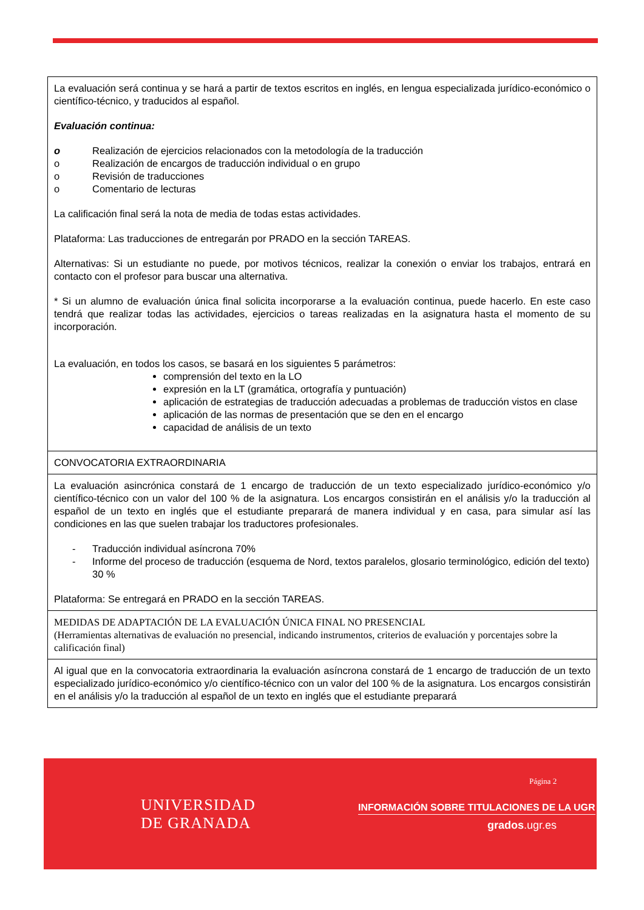| La evaluación será continua y se hará a partir de textos escritos en inglés, en lengua especializada jurídico-económico o científico-técnico, y traducidos al español. Evaluación continua: o Realización de ejercicios relacionados con la metodología de la traducción o Realización de encargos de traducción individual o en grupo o Revisión de traducciones o Comentario de lecturas La calificación final será la nota de media de todas estas actividades. Plataforma: Las traducciones de entregarán por PRADO en la sección TAREAS. Alternativas: Si un estudiante no puede, por motivos técnicos, realizar la conexión o enviar los trabajos, entrará en contacto con el profesor para buscar una alternativa. * Si un alumno de evaluación única final solicita incorporarse a la evaluación continua, puede hacerlo. En este caso tendrá que realizar todas las actividades, ejercicios o tareas realizadas en la asignatura hasta el momento de su incorporación. La evaluación, en todos los casos, se basará en los siguientes 5 parámetros: comprensión del texto en la LO expresión en la LT (gramática, ortografía y puntuación) aplicación de estrategias de traducción adecuadas a problemas de traducción vistos en clase aplicación de las normas de presentación que se den en el encargo capacidad de análisis de un texto |
| CONVOCATORIA EXTRAORDINARIA |
| La evaluación asincrónica constará de 1 encargo de traducción de un texto especializado jurídico-económico y/o científico-técnico con un valor del 100 % de la asignatura. Los encargos consistirán en el análisis y/o la traducción al español de un texto en inglés que el estudiante preparará de manera individual y en casa, para simular así las condiciones en las que suelen trabajar los traductores profesionales. - Traducción individual asíncrona 70% - Informe del proceso de traducción (esquema de Nord, textos paralelos, glosario terminológico, edición del texto) 30 % Plataforma: Se entregará en PRADO en la sección TAREAS. |
| MEDIDAS DE ADAPTACIÓN DE LA EVALUACIÓN ÚNICA FINAL NO PRESENCIAL (Herramientas alternativas de evaluación no presencial, indicando instrumentos, criterios de evaluación y porcentajes sobre la calificación final) |
| Al igual que en la convocatoria extraordinaria la evaluación asíncrona constará de 1 encargo de traducción de un texto especializado jurídico-económico y/o científico-técnico con un valor del 100 % de la asignatura. Los encargos consistirán en el análisis y/o la traducción al español de un texto en inglés que el estudiante preparará |
Página 2
UNIVERSIDAD
DE GRANADA
INFORMACIÓN SOBRE TITULACIONES DE LA UGR
grados.ugr.es